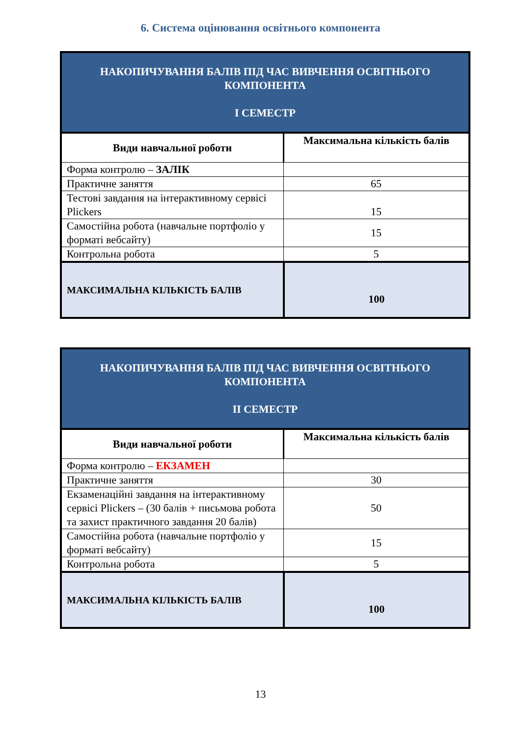6. Система оцінювання освітнього компонента
| НАКОПИЧУВАННЯ БАЛІВ ПІД ЧАС ВИВЧЕННЯ ОСВІТНЬОГО КОМПОНЕНТА І СЕМЕСТР | |
| --- | --- |
| Види навчальної роботи | Максимальна кількість балів |
| Форма контролю – ЗАЛІК | |
| Практичне заняття | 65 |
| Тестові завдання на інтерактивному сервісі Plickers | 15 |
| Самостійна робота (навчальне портфоліо у форматі вебсайту) | 15 |
| Контрольна робота | 5 |
| МАКСИМАЛЬНА КІЛЬКІСТЬ БАЛІВ | 100 |
| НАКОПИЧУВАННЯ БАЛІВ ПІД ЧАС ВИВЧЕННЯ ОСВІТНЬОГО КОМПОНЕНТА ІІ СЕМЕСТР | |
| --- | --- |
| Види навчальної роботи | Максимальна кількість балів |
| Форма контролю – ЕКЗАМЕН | |
| Практичне заняття | 30 |
| Екзаменаційні завдання на інтерактивному сервісі Plickers – (30 балів + письмова робота та захист практичного завдання 20 балів) | 50 |
| Самостійна робота (навчальне портфоліо у форматі вебсайту) | 15 |
| Контрольна робота | 5 |
| МАКСИМАЛЬНА КІЛЬКІСТЬ БАЛІВ | 100 |
13